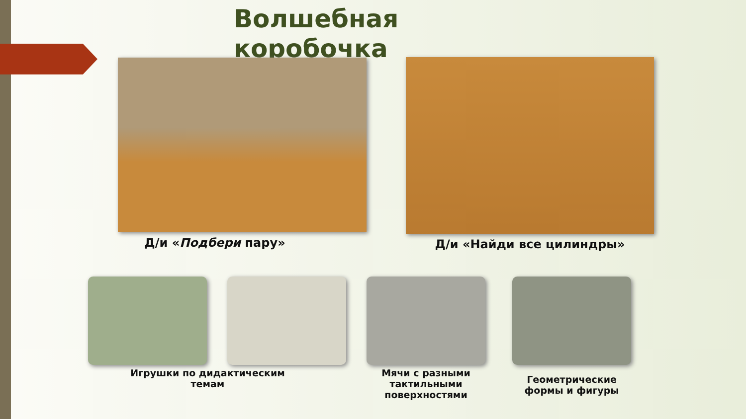Волшебная
коробочка
Д/и «Подбери пару» Д/и «Найди все цилиндры»
Игрушки по дидактическим темам
Мячи с разными тактильными поверхностями
Геометрические формы и фигуры